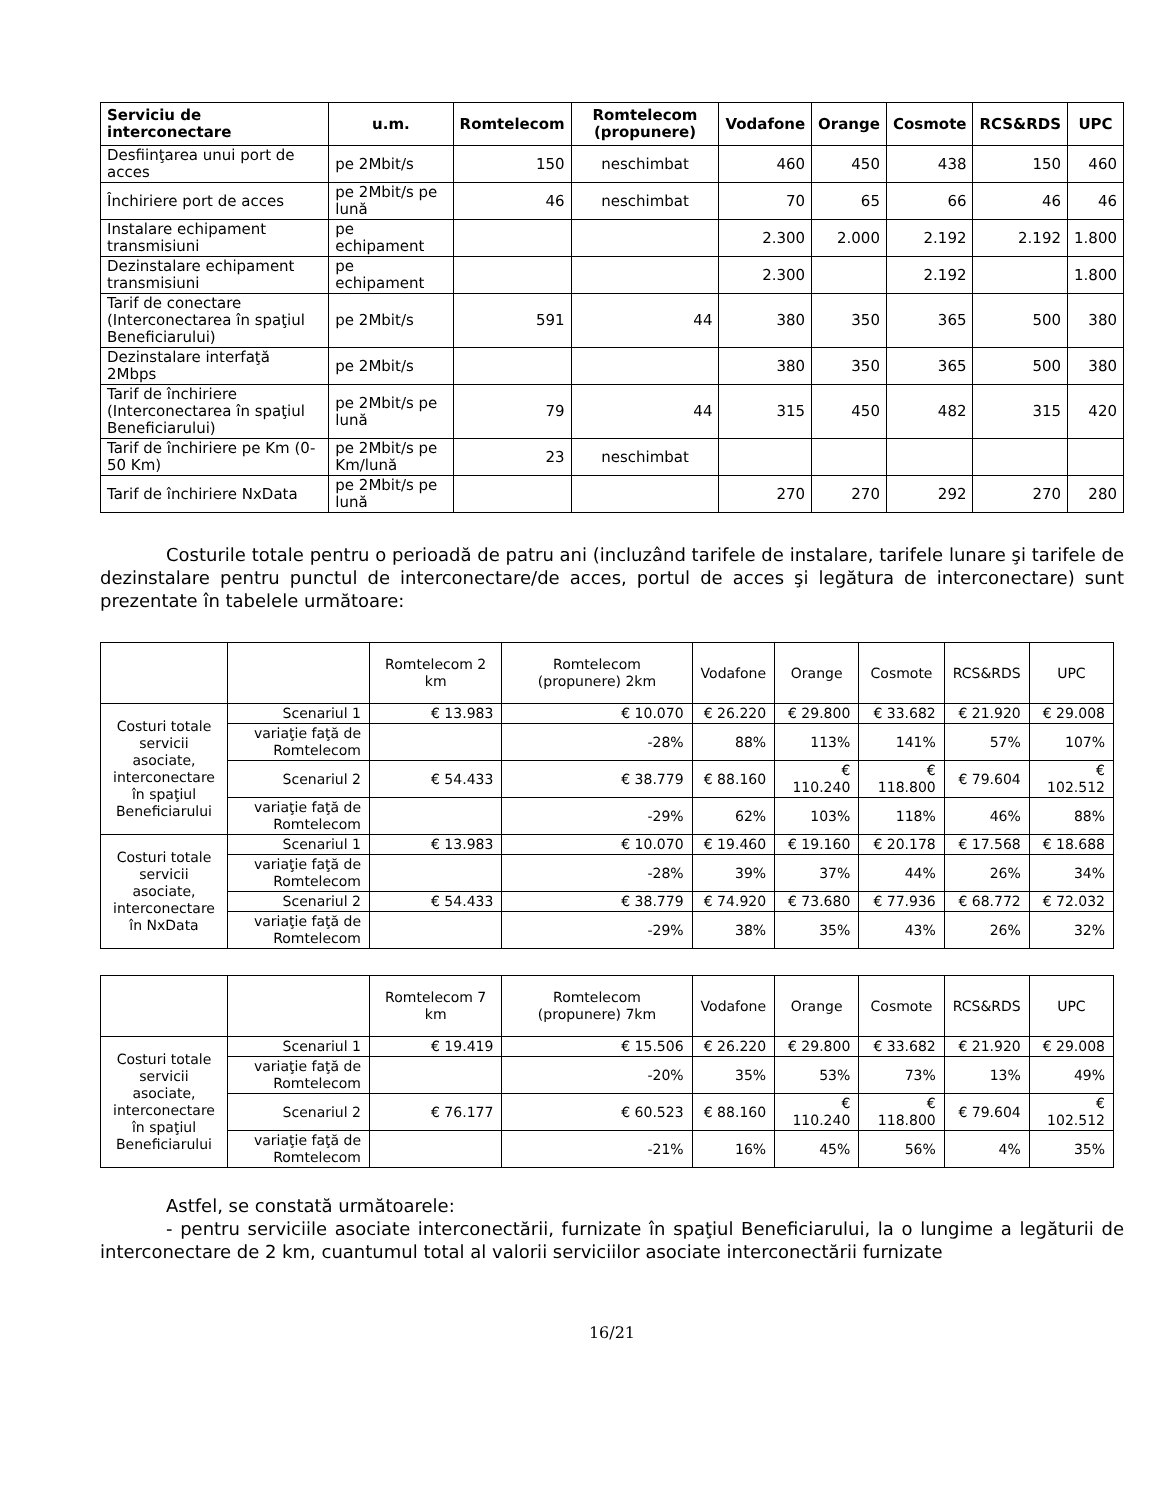| Serviciu de interconectare | u.m. | Romtelecom | Romtelecom (propunere) | Vodafone | Orange | Cosmote | RCS&RDS | UPC |
| --- | --- | --- | --- | --- | --- | --- | --- | --- |
| Desfiinţarea unui port de acces | pe 2Mbit/s | 150 | neschimbat | 460 | 450 | 438 | 150 | 460 |
| Închiriere port de acces | pe 2Mbit/s pe lună | 46 | neschimbat | 70 | 65 | 66 | 46 | 46 |
| Instalare echipament transmisiuni | pe echipament | | | 2.300 | 2.000 | 2.192 | 2.192 | 1.800 |
| Dezinstalare echipament transmisiuni | pe echipament | | | 2.300 | | 2.192 | | 1.800 |
| Tarif de conectare (Interconectarea în spaţiul Beneficiarului) | pe 2Mbit/s | 591 | 44 | 380 | 350 | 365 | 500 | 380 |
| Dezinstalare interfaţă 2Mbps | pe 2Mbit/s | | | 380 | 350 | 365 | 500 | 380 |
| Tarif de închiriere (Interconectarea în spaţiul Beneficiarului) | pe 2Mbit/s pe lună | 79 | 44 | 315 | 450 | 482 | 315 | 420 |
| Tarif de închiriere pe Km (0-50 Km) | pe 2Mbit/s pe Km/lună | 23 | neschimbat | | | | | |
| Tarif de închiriere NxData | pe 2Mbit/s pe lună | | | 270 | 270 | 292 | 270 | 280 |
Costurile totale pentru o perioadă de patru ani (incluzând tarifele de instalare, tarifele lunare şi tarifele de dezinstalare pentru punctul de interconectare/de acces, portul de acces şi legătura de interconectare) sunt prezentate în tabelele următoare:
| | | Romtelecom 2 km | Romtelecom (propunere) 2km | Vodafone | Orange | Cosmote | RCS&RDS | UPC |
| --- | --- | --- | --- | --- | --- | --- | --- | --- |
| Costuri totale servicii asociate, interconectare în spaţiul Beneficiarului | Scenariul 1 | € 13.983 | € 10.070 | € 26.220 | € 29.800 | € 33.682 | € 21.920 | € 29.008 |
| | variaţie faţă de Romtelecom | | -28% | 88% | 113% | 141% | 57% | 107% |
| | Scenariul 2 | € 54.433 | € 38.779 | € 88.160 | € 110.240 | € 118.800 | € 79.604 | € 102.512 |
| | variaţie faţă de Romtelecom | | -29% | 62% | 103% | 118% | 46% | 88% |
| Costuri totale servicii asociate, interconectare în NxData | Scenariul 1 | € 13.983 | € 10.070 | € 19.460 | € 19.160 | € 20.178 | € 17.568 | € 18.688 |
| | variaţie faţă de Romtelecom | | -28% | 39% | 37% | 44% | 26% | 34% |
| | Scenariul 2 | € 54.433 | € 38.779 | € 74.920 | € 73.680 | € 77.936 | € 68.772 | € 72.032 |
| | variaţie faţă de Romtelecom | | -29% | 38% | 35% | 43% | 26% | 32% |
| | | Romtelecom 7 km | Romtelecom (propunere) 7km | Vodafone | Orange | Cosmote | RCS&RDS | UPC |
| --- | --- | --- | --- | --- | --- | --- | --- | --- |
| Costuri totale servicii asociate, interconectare în spaţiul Beneficiarului | Scenariul 1 | € 19.419 | € 15.506 | € 26.220 | € 29.800 | € 33.682 | € 21.920 | € 29.008 |
| | variaţie faţă de Romtelecom | | -20% | 35% | 53% | 73% | 13% | 49% |
| | Scenariul 2 | € 76.177 | € 60.523 | € 88.160 | € 110.240 | € 118.800 | € 79.604 | € 102.512 |
| | variaţie faţă de Romtelecom | | -21% | 16% | 45% | 56% | 4% | 35% |
Astfel, se constată următoarele:
- pentru serviciile asociate interconectării, furnizate în spaţiul Beneficiarului, la o lungime a legăturii de interconectare de 2 km, cuantumul total al valorii serviciilor asociate interconectării furnizate
16/21